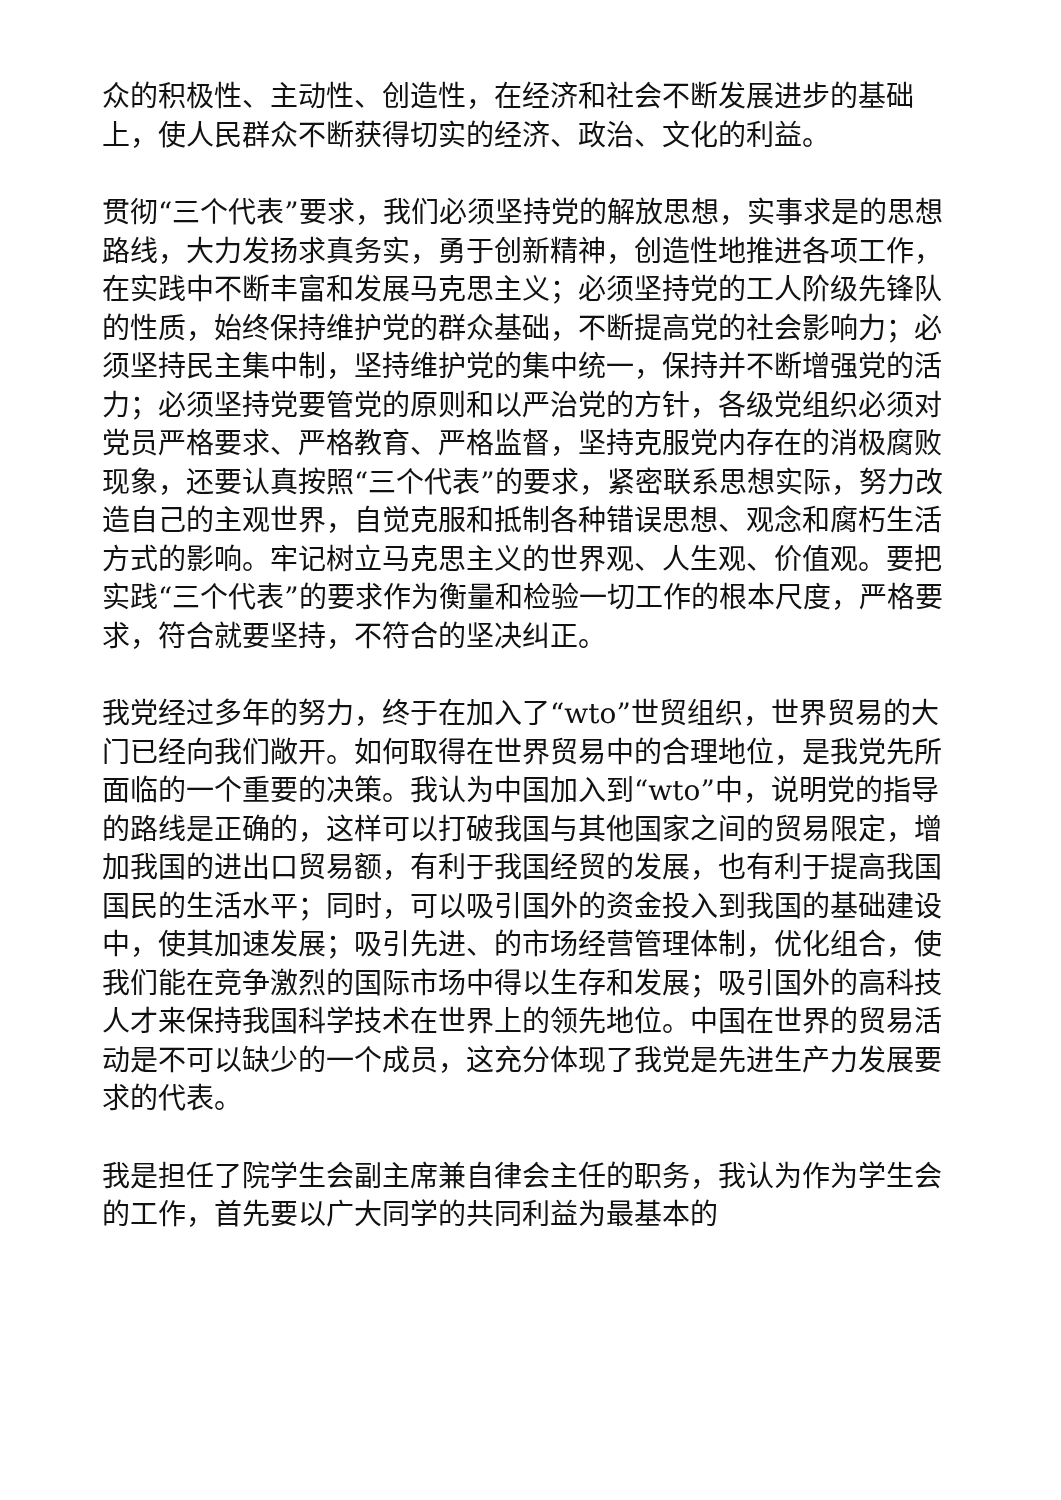众的积极性、主动性、创造性，在经济和社会不断发展进步的基础上，使人民群众不断获得切实的经济、政治、文化的利益。
贯彻“三个代表”要求，我们必须坚持党的解放思想，实事求是的思想路线，大力发扬求真务实，勇于创新精神，创造性地推进各项工作，在实践中不断丰富和发展马克思主义；必须坚持党的工人阶级先锋队的性质，始终保持维护党的群众基础，不断提高党的社会影响力；必须坚持民主集中制，坚持维护党的集中统一，保持并不断增强党的活力；必须坚持党要管党的原则和以严治党的方针，各级党组织必须对党员严格要求、严格教育、严格监督，坚持克服党内存在的消极腐败现象，还要认真按照“三个代表”的要求，紧密联系思想实际，努力改造自己的主观世界，自觉克服和抵制各种错误思想、观念和腐朽生活方式的影响。牢记树立马克思主义的世界观、人生观、价值观。要把实践“三个代表”的要求作为衡量和检验一切工作的根本尺度，严格要求，符合就要坚持，不符合的坚决纠正。
我党经过多年的努力，终于在加入了“wto”世贸组织，世界贸易的大门已经向我们敞开。如何取得在世界贸易中的合理地位，是我党先所面临的一个重要的决策。我认为中国加入到“wto”中，说明党的指导的路线是正确的，这样可以打破我国与其他国家之间的贸易限定，增加我国的进出口贸易额，有利于我国经贸的发展，也有利于提高我国国民的生活水平；同时，可以吸引国外的资金投入到我国的基础建设中，使其加速发展；吸引先进、的市场经营管理体制，优化组合，使我们能在竞争激烈的国际市场中得以生存和发展；吸引国外的高科技人才来保持我国科学技术在世界上的领先地位。中国在世界的贸易活动是不可以缺少的一个成员，这充分体现了我党是先进生产力发展要求的代表。
我是担任了院学生会副主席兼自律会主任的职务，我认为作为学生会的工作，首先要以广大同学的共同利益为最基本的